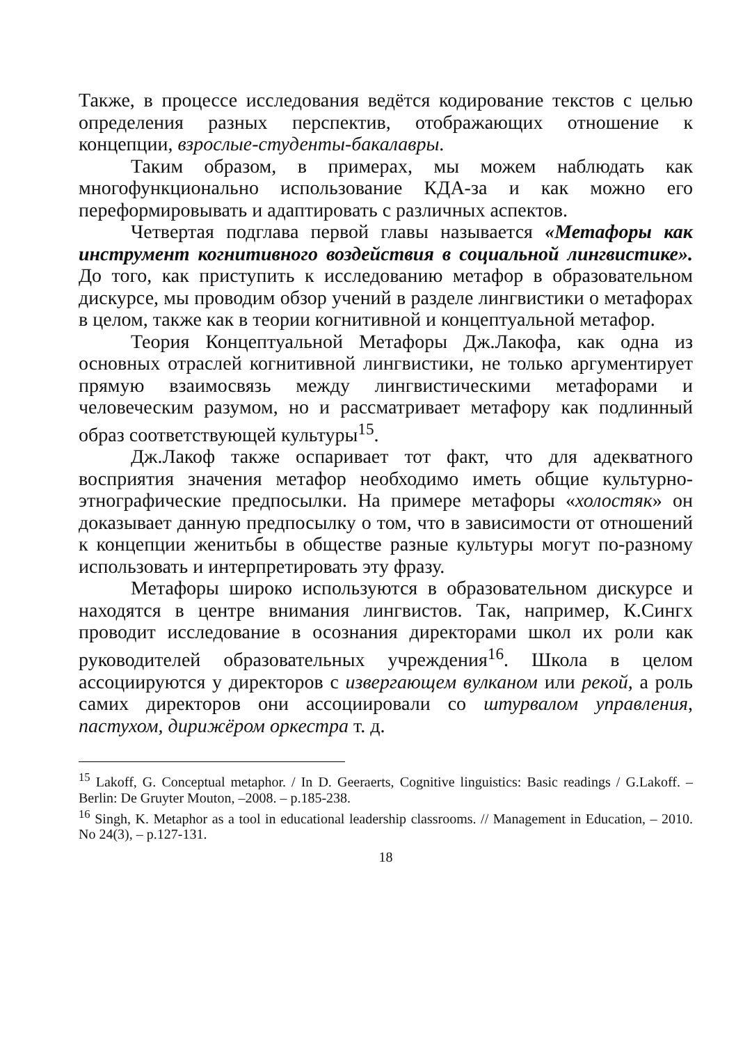Также, в процессе исследования ведётся кодирование текстов с целью определения разных перспектив, отображающих отношение к концепции, взрослые-студенты-бакалавры.
Таким образом, в примерах, мы можем наблюдать как многофункционально использование КДА-за и как можно его переформировывать и адаптировать с различных аспектов.
Четвертая подглава первой главы называется «Метафоры как инструмент когнитивного воздействия в социальной лингвистике». До того, как приступить к исследованию метафор в образовательном дискурсе, мы проводим обзор учений в разделе лингвистики о метафорах в целом, также как в теории когнитивной и концептуальной метафор.
Теория Концептуальной Метафоры Дж.Лакофа, как одна из основных отраслей когнитивной лингвистики, не только аргументирует прямую взаимосвязь между лингвистическими метафорами и человеческим разумом, но и рассматривает метафору как подлинный образ соответствующей культуры<sup>15</sup>.
Дж.Лакоф также оспаривает тот факт, что для адекватного восприятия значения метафор необходимо иметь общие культурно-этнографические предпосылки. На примере метафоры «холостяк» он доказывает данную предпосылку о том, что в зависимости от отношений к концепции женитьбы в обществе разные культуры могут по-разному использовать и интерпретировать эту фразу.
Метафоры широко используются в образовательном дискурсе и находятся в центре внимания лингвистов. Так, например, К.Сингх проводит исследование в осознания директорами школ их роли как руководителей образовательных учреждения<sup>16</sup>. Школа в целом ассоциируются у директоров с извергающем вулканом или рекой, а роль самих директоров они ассоциировали со штурвалом управления, пастухом, дирижёром оркестра т. д.
<sup>15</sup> Lakoff, G. Conceptual metaphor. / In D. Geeraerts, Cognitive linguistics: Basic readings / G.Lakoff. – Berlin: De Gruyter Mouton, –2008. – p.185-238.
<sup>16</sup> Singh, K. Metaphor as a tool in educational leadership classrooms. // Management in Education, – 2010. No 24(3), – p.127-131.
18